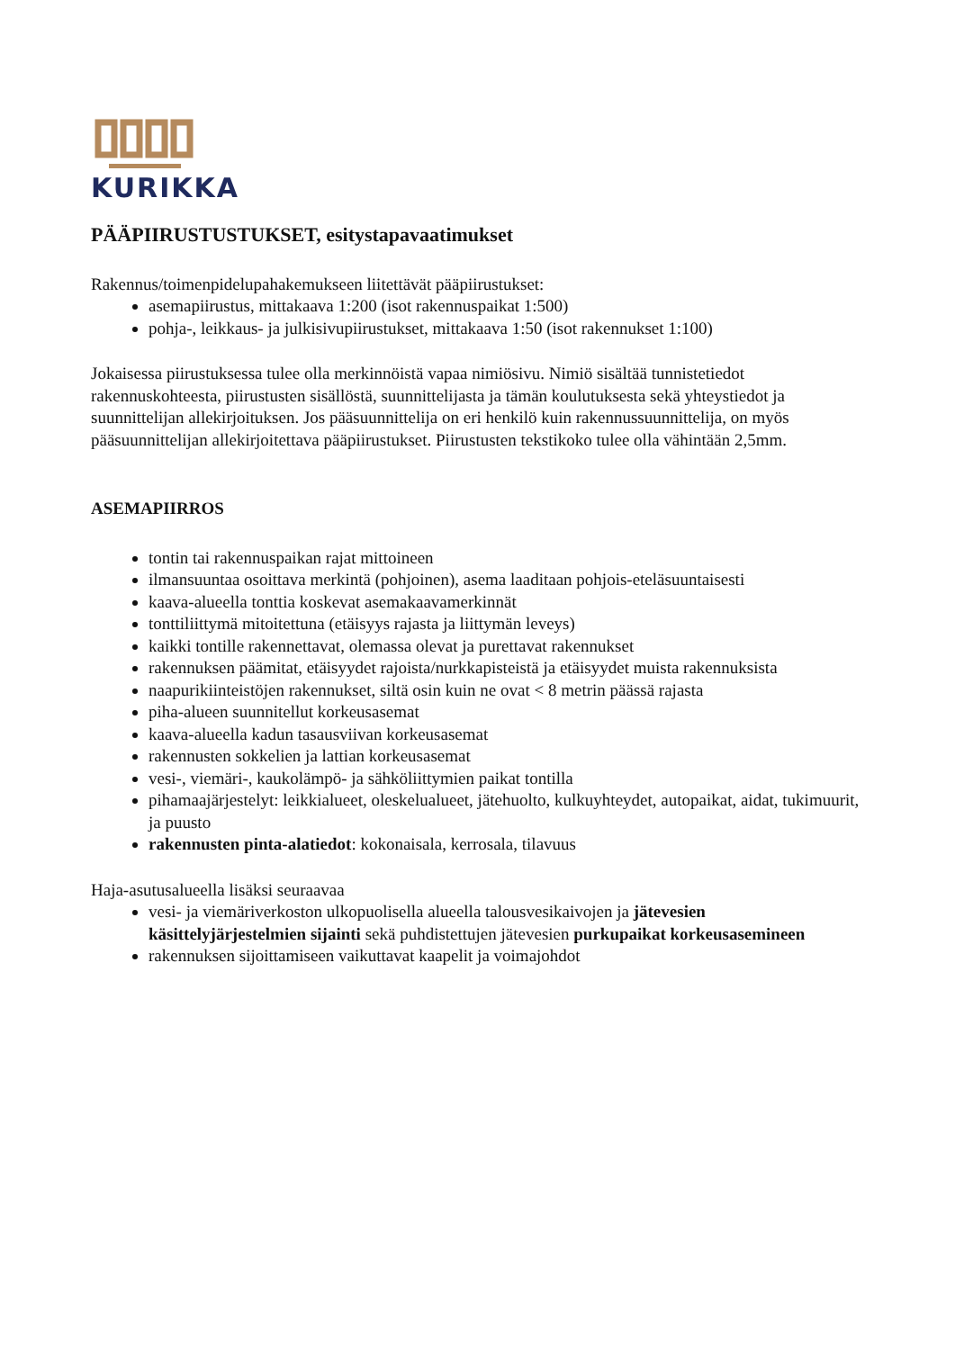KURIKKA
PÄÄPIIRUSTUSTUKSET, esitystapavaatimukset
Rakennus/toimenpidelupahakemukseen liitettävät pääpiirustukset:
asemapiirustus, mittakaava 1:200 (isot rakennuspaikat 1:500)
pohja-, leikkaus- ja julkisivupiirustukset, mittakaava 1:50 (isot rakennukset 1:100)
Jokaisessa piirustuksessa tulee olla merkinnöistä vapaa nimiösivu. Nimiö sisältää tunnistetiedot rakennuskohteesta, piirustusten sisällöstä, suunnittelijasta ja tämän koulutuksesta sekä yhteystiedot ja suunnittelijan allekirjoituksen. Jos pääsuunnittelija on eri henkilö kuin rakennussuunnittelija, on myös pääsuunnittelijan allekirjoitettava pääpiirustukset. Piirustusten tekstikoko tulee olla vähintään 2,5mm.
ASEMAPIIRROS
tontin tai rakennuspaikan rajat mittoineen
ilmansuuntaa osoittava merkintä (pohjoinen), asema laaditaan pohjois-eteläsuuntaisesti
kaava-alueella tonttia koskevat asemakaavamerkinnät
tonttiliittymä mitoitettuna (etäisyys rajasta ja liittymän leveys)
kaikki tontille rakennettavat, olemassa olevat ja purettavat rakennukset
rakennuksen päämitat, etäisyydet rajoista/nurkkapisteistä ja etäisyydet muista rakennuksista
naapurikiinteistöjen rakennukset, siltä osin kuin ne ovat < 8 metrin päässä rajasta
piha-alueen suunnitellut korkeusasemat
kaava-alueella kadun tasausviivan korkeusasemat
rakennusten sokkelien ja lattian korkeusasemat
vesi-, viemäri-, kaukolämpö- ja sähköliittymien paikat tontilla
pihamaajärjestelyt: leikkialueet, oleskelualueet, jätehuolto, kulkuyhteydet, autopaikat, aidat, tukimuurit, ja puusto
rakennusten pinta-alatiedot: kokonaisala, kerrosala, tilavuus
Haja-asutusalueella lisäksi seuraavaa
vesi- ja viemäriverkoston ulkopuolisella alueella talousvesikaivojen ja jätevesien käsittelyjärjestelmien sijainti sekä puhdistettujen jätevesien purkupaikat korkeusasemineen
rakennuksen sijoittamiseen vaikuttavat kaapelit ja voimajohdot